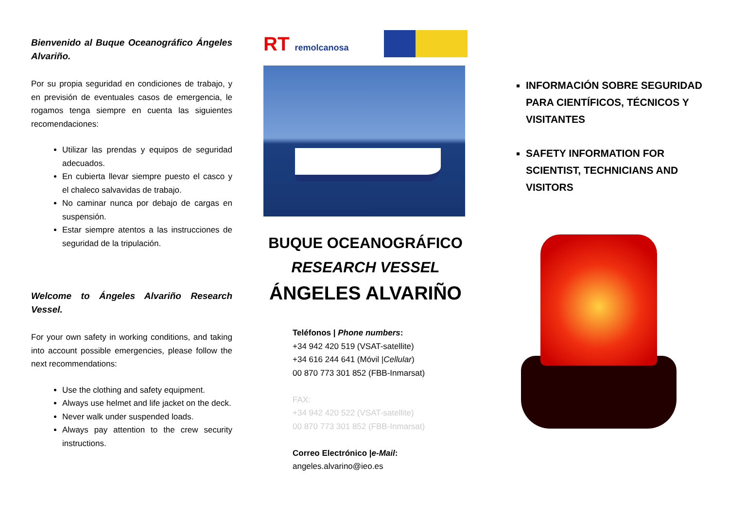Bienvenido al Buque Oceanográfico Ángeles Alvariño.
Por su propia seguridad en condiciones de trabajo, y en previsión de eventuales casos de emergencia, le rogamos tenga siempre en cuenta las siguientes recomendaciones:
Utilizar las prendas y equipos de seguridad adecuados.
En cubierta llevar siempre puesto el casco y el chaleco salvavidas de trabajo.
No caminar nunca por debajo de cargas en suspensión.
Estar siempre atentos a las instrucciones de seguridad de la tripulación.
Welcome to Ángeles Alvariño Research Vessel.
For your own safety in working conditions, and taking into account possible emergencies, please follow the next recommendations:
Use the clothing and safety equipment.
Always use helmet and life jacket on the deck.
Never walk under suspended loads.
Always pay attention to the crew security instructions.
RT remolcanosa
BUQUE OCEANOGRÁFICO
RESEARCH VESSEL
ÁNGELES ALVARIÑO
Teléfonos | Phone numbers:
+34 942 420 519 (VSAT-satellite)
+34 616 244 641 (Móvil |Cellular)
00 870 773 301 852 (FBB-Inmarsat)
FAX:
+34 942 420 522 (VSAT-satellite)
00 870 773 301 852 (FBB-Inmarsat)
Correo Electrónico |e-Mail:
angeles.alvarino@ieo.es
INFORMACIÓN SOBRE SEGURIDAD PARA CIENTÍFICOS, TÉCNICOS Y VISITANTES
SAFETY INFORMATION FOR SCIENTIST, TECHNICIANS AND VISITORS